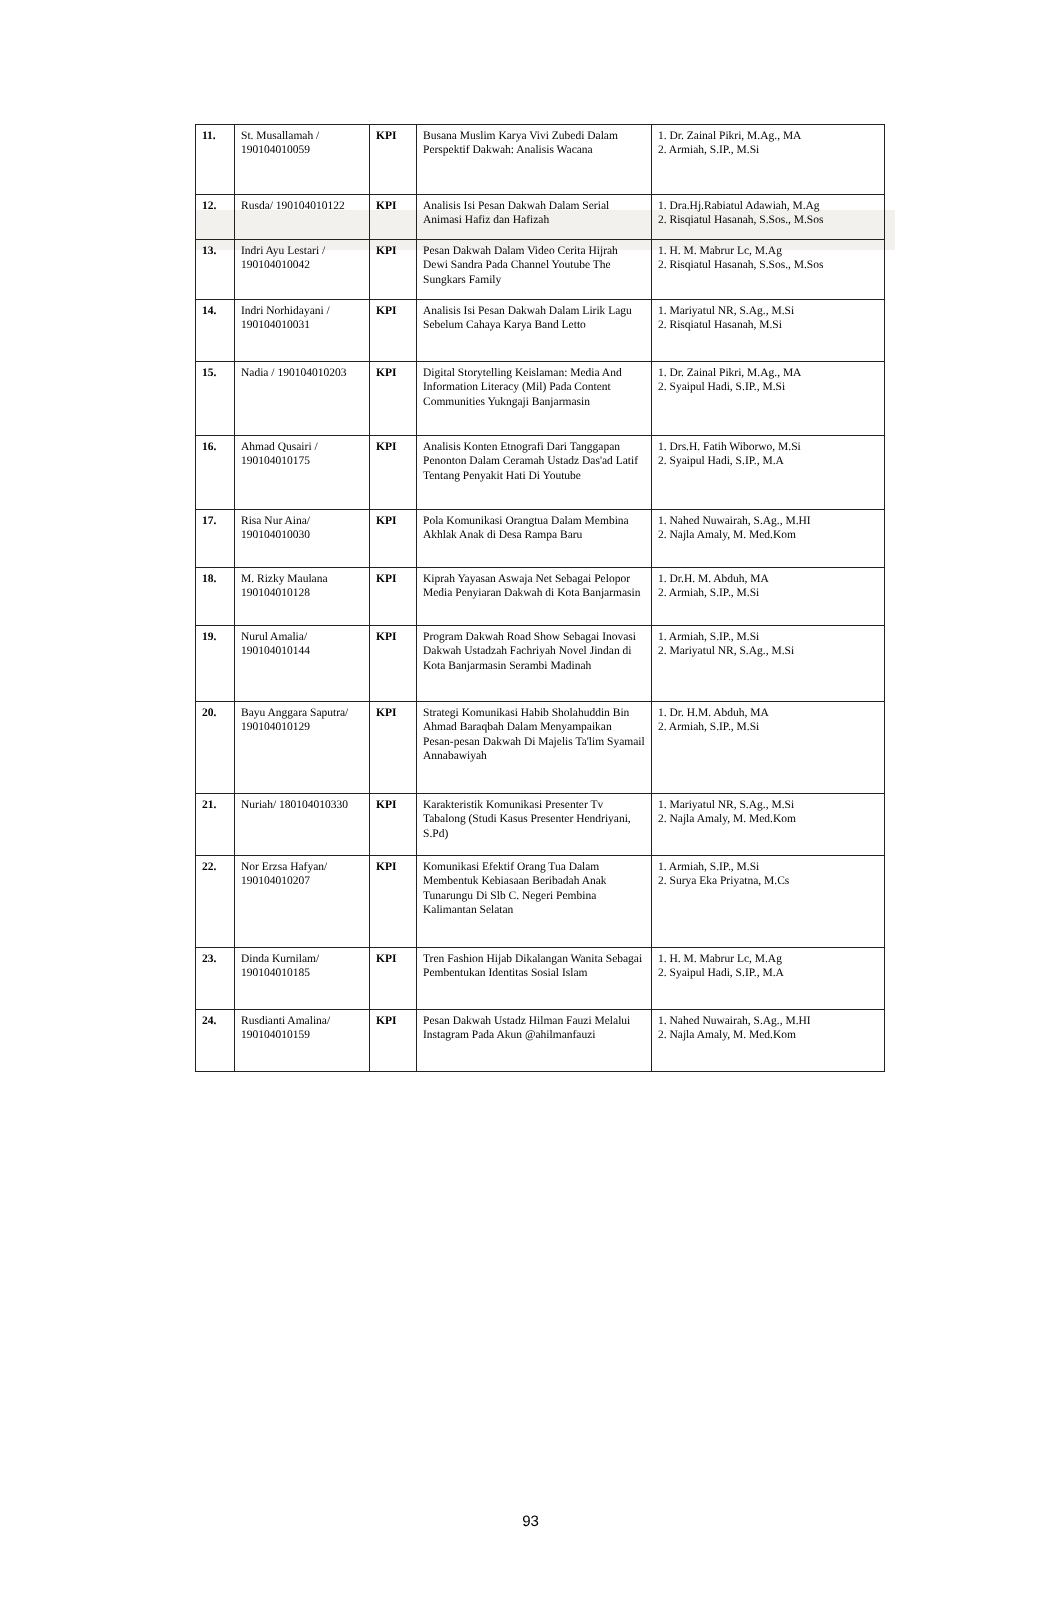| 11. | St. Musallamah / 190104010059 | KPI | Busana Muslim Karya Vivi Zubedi Dalam Perspektif Dakwah: Analisis Wacana | 1. Dr. Zainal Pikri, M.Ag., MA 2. Armiah, S.IP., M.Si |
| 12. | Rusda/ 190104010122 | KPI | Analisis Isi Pesan Dakwah Dalam Serial Animasi Hafiz dan Hafizah | 1. Dra.Hj.Rabiatul Adawiah, M.Ag 2. Risqiatul Hasanah, S.Sos., M.Sos |
| 13. | Indri Ayu Lestari / 190104010042 | KPI | Pesan Dakwah Dalam Video Cerita Hijrah Dewi Sandra Pada Channel Youtube The Sungkars Family | 1. H. M. Mabrur Lc, M.Ag 2. Risqiatul Hasanah, S.Sos., M.Sos |
| 14. | Indri Norhidayani / 190104010031 | KPI | Analisis Isi Pesan Dakwah Dalam Lirik Lagu Sebelum Cahaya Karya Band Letto | 1. Mariyatul NR, S.Ag., M.Si 2. Risqiatul Hasanah, M.Si |
| 15. | Nadia / 190104010203 | KPI | Digital Storytelling Keislaman: Media And Information Literacy (Mil) Pada Content Communities Yukngaji Banjarmasin | 1. Dr. Zainal Pikri, M.Ag., MA 2. Syaipul Hadi, S.IP., M.Si |
| 16. | Ahmad Qusairi / 190104010175 | KPI | Analisis Konten Etnografi Dari Tanggapan Penonton Dalam Ceramah Ustadz Das'ad Latif Tentang Penyakit Hati Di Youtube | 1. Drs.H. Fatih Wiborwo, M.Si 2. Syaipul Hadi, S.IP., M.A |
| 17. | Risa Nur Aina/ 190104010030 | KPI | Pola Komunikasi Orangtua Dalam Membina Akhlak Anak di Desa Rampa Baru | 1. Nahed Nuwairah, S.Ag., M.HI 2. Najla Amaly, M. Med.Kom |
| 18. | M. Rizky Maulana 190104010128 | KPI | Kiprah Yayasan Aswaja Net Sebagai Pelopor Media Penyiaran Dakwah di Kota Banjarmasin | 1. Dr.H. M. Abduh, MA 2. Armiah, S.IP., M.Si |
| 19. | Nurul Amalia/ 190104010144 | KPI | Program Dakwah Road Show Sebagai Inovasi Dakwah Ustadzah Fachriyah Novel Jindan di Kota Banjarmasin Serambi Madinah | 1. Armiah, S.IP., M.Si 2. Mariyatul NR, S.Ag., M.Si |
| 20. | Bayu Anggara Saputra/ 190104010129 | KPI | Strategi Komunikasi Habib Sholahuddin Bin Ahmad Baraqbah Dalam Menyampaikan Pesan-pesan Dakwah Di Majelis Ta'lim Syamail Annabawiyah | 1. Dr. H.M. Abduh, MA 2. Armiah, S.IP., M.Si |
| 21. | Nuriah/ 180104010330 | KPI | Karakteristik Komunikasi Presenter Tv Tabalong (Studi Kasus Presenter Hendriyani, S.Pd) | 1. Mariyatul NR, S.Ag., M.Si 2. Najla Amaly, M. Med.Kom |
| 22. | Nor Erzsa Hafyan/ 190104010207 | KPI | Komunikasi Efektif Orang Tua Dalam Membentuk Kebiasaan Beribadah Anak Tunarungu Di Slb C. Negeri Pembina Kalimantan Selatan | 1. Armiah, S.IP., M.Si 2. Surya Eka Priyatna, M.Cs |
| 23. | Dinda Kurnilam/ 190104010185 | KPI | Tren Fashion Hijab Dikalangan Wanita Sebagai Pembentukan Identitas Sosial Islam | 1. H. M. Mabrur Lc, M.Ag 2. Syaipul Hadi, S.IP., M.A |
| 24. | Rusdianti Amalina/ 190104010159 | KPI | Pesan Dakwah Ustadz Hilman Fauzi Melalui Instagram Pada Akun @ahilmanfauzi | 1. Nahed Nuwairah, S.Ag., M.HI 2. Najla Amaly, M. Med.Kom |
93